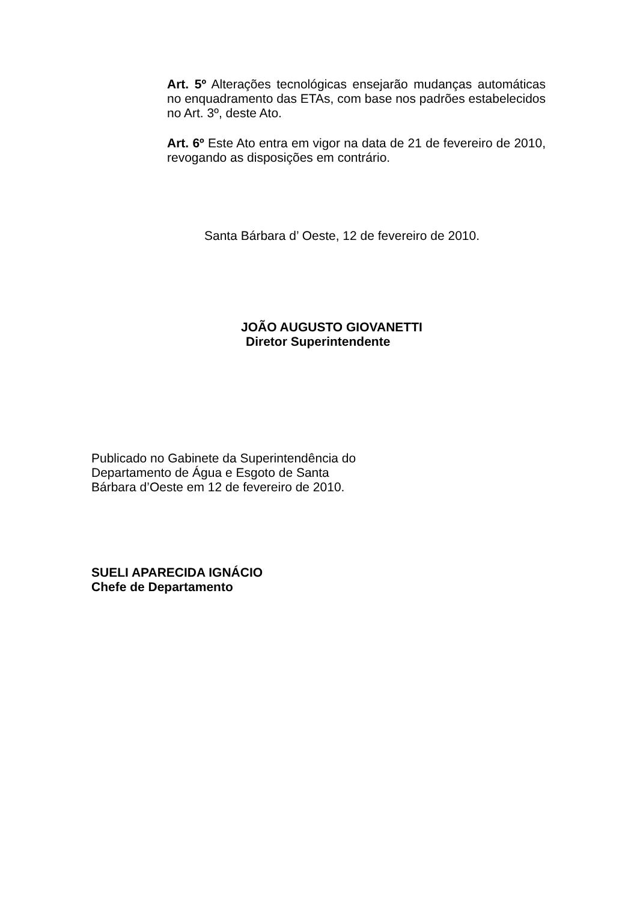Art. 5º Alterações tecnológicas ensejarão mudanças automáticas no enquadramento das ETAs, com base nos padrões estabelecidos no Art. 3º, deste Ato.
Art. 6º Este Ato entra em vigor na data de 21 de fevereiro de 2010, revogando as disposições em contrário.
Santa Bárbara d’ Oeste, 12 de fevereiro de 2010.
JOÃO AUGUSTO GIOVANETTI
Diretor Superintendente
Publicado no Gabinete da Superintendência do
Departamento de Água e Esgoto de Santa
Bárbara d’Oeste em 12 de fevereiro de 2010.
SUELI APARECIDA IGNÁCIO
Chefe de Departamento